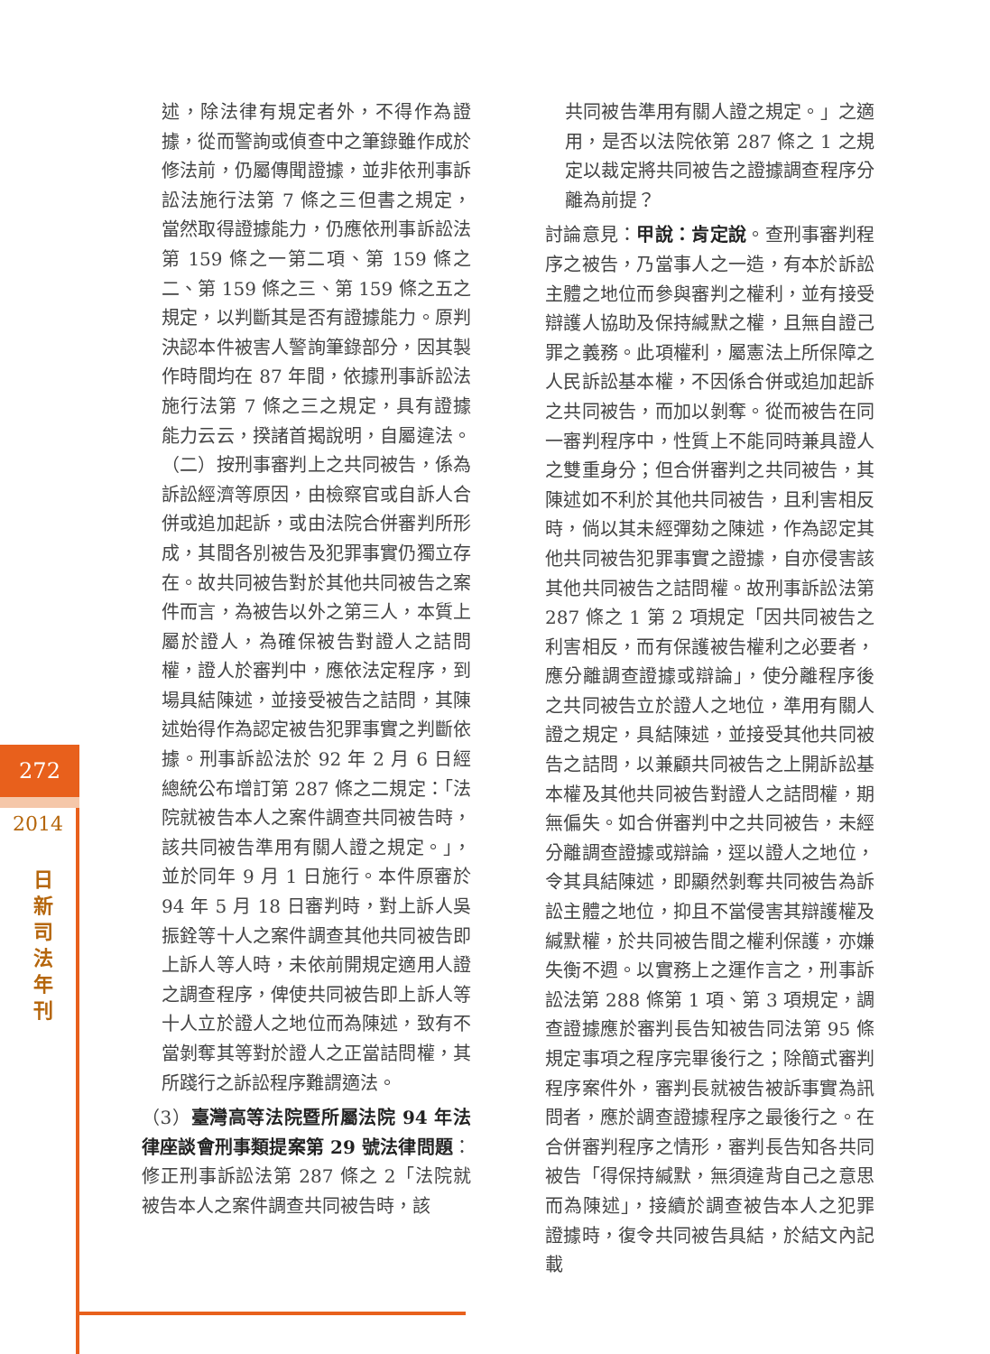272
2014
日
新
司
法
年
刊
述，除法律有規定者外，不得作為證據，從而警詢或偵查中之筆錄雖作成於修法前，仍屬傳聞證據，並非依刑事訴訟法施行法第 7 條之三但書之規定，當然取得證據能力，仍應依刑事訴訟法第 159 條之一第二項、第 159 條之二、第 159 條之三、第 159 條之五之規定，以判斷其是否有證據能力。原判決認本件被害人警詢筆錄部分，因其製作時間均在 87 年間，依據刑事訴訟法施行法第 7 條之三之規定，具有證據能力云云，揆諸首揭說明，自屬違法。（二）按刑事審判上之共同被告，係為訴訟經濟等原因，由檢察官或自訴人合併或追加起訴，或由法院合併審判所形成，其間各別被告及犯罪事實仍獨立存在。故共同被告對於其他共同被告之案件而言，為被告以外之第三人，本質上屬於證人，為確保被告對證人之詰問權，證人於審判中，應依法定程序，到場具結陳述，並接受被告之詰問，其陳述始得作為認定被告犯罪事實之判斷依據。刑事訴訟法於 92 年 2 月 6 日經總統公布增訂第 287 條之二規定：「法院就被告本人之案件調查共同被告時，該共同被告準用有關人證之規定。」，並於同年 9 月 1 日施行。本件原審於 94 年 5 月 18 日審判時，對上訴人吳振銓等十人之案件調查其他共同被告即上訴人等人時，未依前開規定適用人證之調查程序，俾使共同被告即上訴人等十人立於證人之地位而為陳述，致有不當剝奪其等對於證人之正當詰問權，其所踐行之訴訟程序難謂適法。
（3）臺灣高等法院暨所屬法院 94 年法律座談會刑事類提案第 29 號法律問題：修正刑事訴訟法第 287 條之 2「法院就被告本人之案件調查共同被告時，該
共同被告準用有關人證之規定。」之適用，是否以法院依第 287 條之 1 之規定以裁定將共同被告之證據調查程序分離為前提？
討論意見：甲說：肯定說。查刑事審判程序之被告，乃當事人之一造，有本於訴訟主體之地位而參與審判之權利，並有接受辯護人協助及保持緘默之權，且無自證己罪之義務。此項權利，屬憲法上所保障之人民訴訟基本權，不因係合併或追加起訴之共同被告，而加以剝奪。從而被告在同一審判程序中，性質上不能同時兼具證人之雙重身分；但合併審判之共同被告，其陳述如不利於其他共同被告，且利害相反時，倘以其未經彈劾之陳述，作為認定其他共同被告犯罪事實之證據，自亦侵害該其他共同被告之詰問權。故刑事訴訟法第 287 條之 1 第 2 項規定「因共同被告之利害相反，而有保護被告權利之必要者，應分離調查證據或辯論」，使分離程序後之共同被告立於證人之地位，準用有關人證之規定，具結陳述，並接受其他共同被告之詰問，以兼顧共同被告之上開訴訟基本權及其他共同被告對證人之詰問權，期無偏失。如合併審判中之共同被告，未經分離調查證據或辯論，逕以證人之地位，令其具結陳述，即顯然剝奪共同被告為訴訟主體之地位，抑且不當侵害其辯護權及緘默權，於共同被告間之權利保護，亦嫌失衡不週。以實務上之運作言之，刑事訴訟法第 288 條第 1 項、第 3 項規定，調查證據應於審判長告知被告同法第 95 條規定事項之程序完畢後行之；除簡式審判程序案件外，審判長就被告被訴事實為訊問者，應於調查證據程序之最後行之。在合併審判程序之情形，審判長告知各共同被告「得保持緘默，無須違背自己之意思而為陳述」，接續於調查被告本人之犯罪證據時，復令共同被告具結，於結文內記載